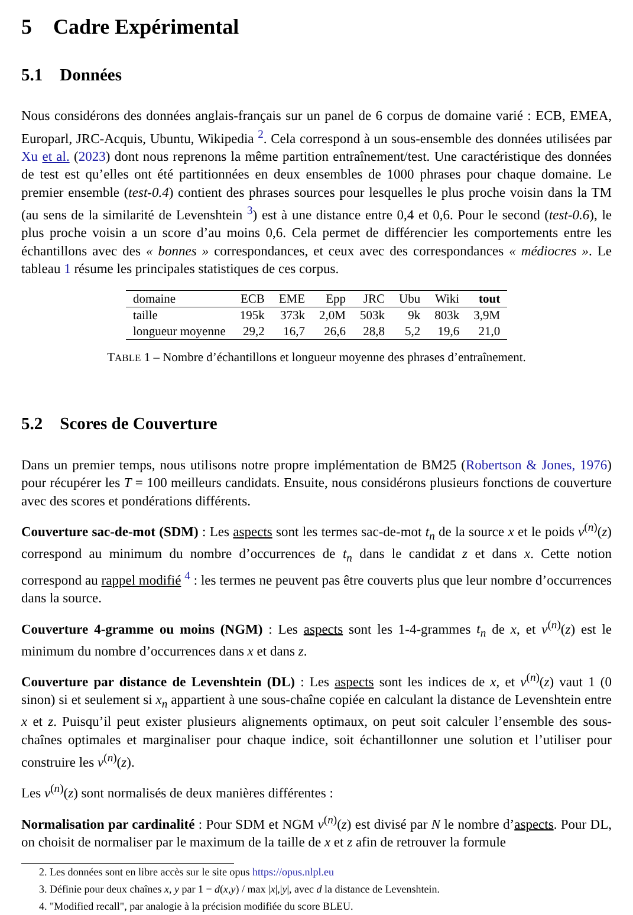5 Cadre Expérimental
5.1 Données
Nous considérons des données anglais-français sur un panel de 6 corpus de domaine varié : ECB, EMEA, Europarl, JRC-Acquis, Ubuntu, Wikipedia <sup>2</sup>. Cela correspond à un sous-ensemble des données utilisées par Xu et al. (2023) dont nous reprenons la même partition entraînement/test. Une caractéristique des données de test est qu’elles ont été partitionnées en deux ensembles de 1000 phrases pour chaque domaine. Le premier ensemble (test-0.4) contient des phrases sources pour lesquelles le plus proche voisin dans la TM (au sens de la similarité de Levenshtein <sup>3</sup>) est à une distance entre 0,4 et 0,6. Pour le second (test-0.6), le plus proche voisin a un score d’au moins 0,6. Cela permet de différencier les comportements entre les échantillons avec des « bonnes » correspondances, et ceux avec des correspondances « médiocres ». Le tableau 1 résume les principales statistiques de ces corpus.
| domaine | ECB | EME | Epp | JRC | Ubu | Wiki | tout |
| --- | --- | --- | --- | --- | --- | --- | --- |
| taille | 195k | 373k | 2,0M | 503k | 9k | 803k | 3,9M |
| longueur moyenne | 29,2 | 16,7 | 26,6 | 28,8 | 5,2 | 19,6 | 21,0 |
TABLE 1 – Nombre d’échantillons et longueur moyenne des phrases d’entraînement.
5.2 Scores de Couverture
Dans un premier temps, nous utilisons notre propre implémentation de BM25 (Robertson & Jones, 1976) pour récupérer les T = 100 meilleurs candidats. Ensuite, nous considérons plusieurs fonctions de couverture avec des scores et pondérations différents.
Couverture sac-de-mot (SDM) : Les aspects sont les termes sac-de-mot t<sub>n</sub> de la source x et le poids v<sup>(n)</sup>(z) correspond au minimum du nombre d’occurrences de t<sub>n</sub> dans le candidat z et dans x. Cette notion correspond au rappel modifié <sup>4</sup> : les termes ne peuvent pas être couverts plus que leur nombre d’occurrences dans la source.
Couverture 4-gramme ou moins (NGM) : Les aspects sont les 1-4-grammes t<sub>n</sub> de x, et v<sup>(n)</sup>(z) est le minimum du nombre d’occurrences dans x et dans z.
Couverture par distance de Levenshtein (DL) : Les aspects sont les indices de x, et v<sup>(n)</sup>(z) vaut 1 (0 sinon) si et seulement si x<sub>n</sub> appartient à une sous-chaîne copiée en calculant la distance de Levenshtein entre x et z. Puisqu’il peut exister plusieurs alignements optimaux, on peut soit calculer l’ensemble des sous-chaînes optimales et marginaliser pour chaque indice, soit échantillonner une solution et l’utiliser pour construire les v<sup>(n)</sup>(z).
Les v<sup>(n)</sup>(z) sont normalisés de deux manières différentes :
Normalisation par cardinalité : Pour SDM et NGM v<sup>(n)</sup>(z) est divisé par N le nombre d’aspects. Pour DL, on choisit de normaliser par le maximum de la taille de x et z afin de retrouver la formule
2. Les données sont en libre accès sur le site opus https://opus.nlpl.eu
3. Définie pour deux chaînes x, y par 1 − d(x,y) / max |x|,|y|, avec d la distance de Levenshtein.
4. "Modified recall", par analogie à la précision modifiée du score BLEU.